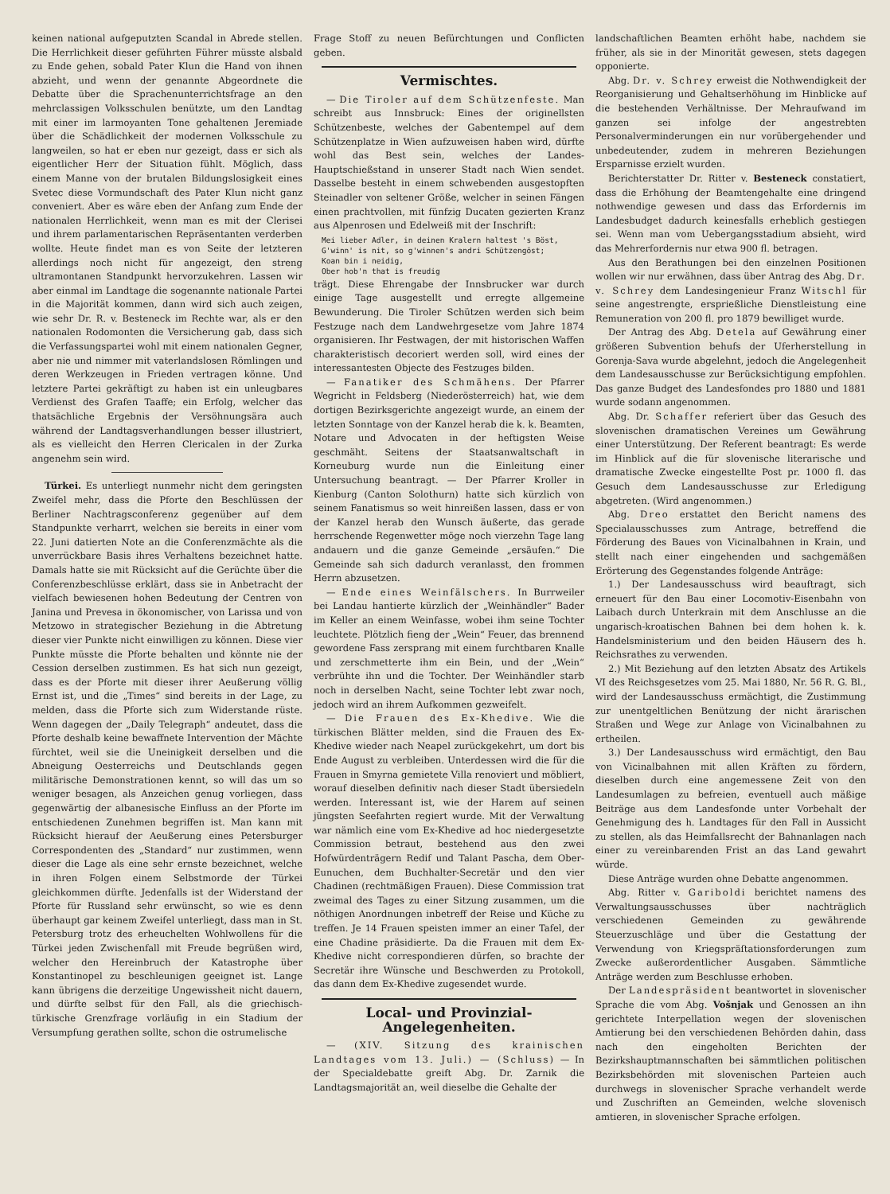keinen national aufgeputzten Scandal in Abrede stellen. Die Herrlichkeit dieser geführten Führer müsste alsbald zu Ende gehen, sobald Pater Klun die Hand von ihnen abzieht, und wenn der genannte Abgeordnete die Debatte über die Sprachenunterrichtsfrage an den mehrclassigen Volksschulen benützte, um den Landtag mit einer im larmoyanten Tone gehaltenen Jeremiade über die Schädlichkeit der modernen Volksschule zu langweilen, so hat er eben nur gezeigt, dass er sich als eigentlicher Herr der Situation fühlt. Möglich, dass einem Manne von der brutalen Bildungslosigkeit eines Svetec diese Vormundschaft des Pater Klun nicht ganz conveniert. Aber es wäre eben der Anfang zum Ende der nationalen Herrlichkeit, wenn man es mit der Clerisei und ihrem parlamentarischen Repräsentanten verderben wollte. Heute findet man es von Seite der letzteren allerdings noch nicht für angezeigt, den streng ultramontanen Standpunkt hervorzukehren. Lassen wir aber einmal im Landtage die sogenannte nationale Partei in die Majorität kommen, dann wird sich auch zeigen, wie sehr Dr. R. v. Besteneck im Rechte war, als er den nationalen Rodomonten die Versicherung gab, dass sich die Verfassungspartei wohl mit einem nationalen Gegner, aber nie und nimmer mit vaterlandslosen Römlingen und deren Werkzeugen in Frieden vertragen könne. Und letztere Partei gekräftigt zu haben ist ein unleugbares Verdienst des Grafen Taaffe; ein Erfolg, welcher das thatsächliche Ergebnis der Versöhnungsära auch während der Landtagsverhandlungen besser illustriert, als es vielleicht den Herren Clericalen in der Zurka angenehm sein wird.
Türkei. Es unterliegt nunmehr nicht dem geringsten Zweifel mehr, dass die Pforte den Beschlüssen der Berliner Nachtragsconferenz gegenüber auf dem Standpunkte verharrt, welchen sie bereits in einer vom 22. Juni datierten Note an die Conferenzmächte als die unverrückbare Basis ihres Verhaltens bezeichnet hatte. Damals hatte sie mit Rücksicht auf die Gerüchte über die Conferenzbeschlüsse erklärt, dass sie in Anbetracht der vielfach bewiesenen hohen Bedeutung der Centren von Janina und Prevesa in ökonomischer, von Larissa und von Metzowo in strategischer Beziehung in die Abtretung dieser vier Punkte nicht einwilligen zu können. Diese vier Punkte müsste die Pforte behalten und könnte nie der Cession derselben zustimmen. Es hat sich nun gezeigt, dass es der Pforte mit dieser ihrer Aeußerung völlig Ernst ist, und die „Times“ sind bereits in der Lage, zu melden, dass die Pforte sich zum Widerstande rüste. Wenn dagegen der „Daily Telegraph“ andeutet, dass die Pforte deshalb keine bewaffnete Intervention der Mächte fürchtet, weil sie die Uneinigkeit derselben und die Abneigung Oesterreichs und Deutschlands gegen militärische Demonstrationen kennt, so will das um so weniger besagen, als Anzeichen genug vorliegen, dass gegenwärtig der albanesische Einfluss an der Pforte im entschiedenen Zunehmen begriffen ist. Man kann mit Rücksicht hierauf der Aeußerung eines Petersburger Correspondenten des „Standard“ nur zustimmen, wenn dieser die Lage als eine sehr ernste bezeichnet, welche in ihren Folgen einem Selbstmorde der Türkei gleichkommen dürfte. Jedenfalls ist der Widerstand der Pforte für Russland sehr erwünscht, so wie es denn überhaupt gar keinem Zweifel unterliegt, dass man in St. Petersburg trotz des erheuchelten Wohlwollens für die Türkei jeden Zwischenfall mit Freude begrüßen wird, welcher den Hereinbruch der Katastrophe über Konstantinopel zu beschleunigen geeignet ist. Lange kann übrigens die derzeitige Ungewissheit nicht dauern, und dürfte selbst für den Fall, als die griechisch-türkische Grenzfrage vorläufig in ein Stadium der Versumpfung gerathen sollte, schon die ostrumelische
Frage Stoff zu neuen Befürchtungen und Conflicten geben.
Vermischtes.
— Die Tiroler auf dem Schützenfeste. Man schreibt aus Innsbruck: Eines der originellsten Schützenbeste, welches der Gabentempel auf dem Schützenplatze in Wien aufzuweisen haben wird, dürfte wohl das Best sein, welches der Landes-Hauptschießstand in unserer Stadt nach Wien sendet. Dasselbe besteht in einem schwebenden ausgestopften Steinadler von seltener Größe, welcher in seinen Fängen einen prachtvollen, mit fünfzig Ducaten gezierten Kranz aus Alpenrosen und Edelweiß mit der Inschrift:
Mei lieber Adler, in deinen Kralern haltest 's Böst,
G'winn' is nit, so g'winnen's andri Schützengöst;
Koan bin i neidig,
Ober hob'n that is freudig
trägt. Diese Ehrengabe der Innsbrucker war durch einige Tage ausgestellt und erregte allgemeine Bewunderung. Die Tiroler Schützen werden sich beim Festzuge nach dem Landwehrgesetze vom Jahre 1874 organisieren. Ihr Festwagen, der mit historischen Waffen charakteristisch decoriert werden soll, wird eines der interessantesten Objecte des Festzuges bilden.
— Fanatiker des Schmähens. Der Pfarrer Wegricht in Feldsberg (Niederösterreich) hat, wie dem dortigen Bezirksgerichte angezeigt wurde, an einem der letzten Sonntage von der Kanzel herab die k. k. Beamten, Notare und Advocaten in der heftigsten Weise geschmäht. Seitens der Staatsanwaltschaft in Korneuburg wurde nun die Einleitung einer Untersuchung beantragt. — Der Pfarrer Kroller in Kienburg (Canton Solothurn) hatte sich kürzlich von seinem Fanatismus so weit hinreißen lassen, dass er von der Kanzel herab den Wunsch äußerte, das gerade herrschende Regenwetter möge noch vierzehn Tage lang andauern und die ganze Gemeinde „ersäufen.“ Die Gemeinde sah sich dadurch veranlasst, den frommen Herrn abzusetzen.
— Ende eines Weinfälschers. In Burrweiler bei Landau hantierte kürzlich der „Weinhändler“ Bader im Keller an einem Weinfasse, wobei ihm seine Tochter leuchtete. Plötzlich fieng der „Wein“ Feuer, das brennend gewordene Fass zersprang mit einem furchtbaren Knalle und zerschmetterte ihm ein Bein, und der „Wein“ verbrühte ihn und die Tochter. Der Weinhändler starb noch in derselben Nacht, seine Tochter lebt zwar noch, jedoch wird an ihrem Aufkommen gezweifelt.
— Die Frauen des Ex-Khedive. Wie die türkischen Blätter melden, sind die Frauen des Ex-Khedive wieder nach Neapel zurückgekehrt, um dort bis Ende August zu verbleiben. Unterdessen wird die für die Frauen in Smyrna gemietete Villa renoviert und möbliert, worauf dieselben definitiv nach dieser Stadt übersiedeln werden. Interessant ist, wie der Harem auf seinen jüngsten Seefahrten regiert wurde. Mit der Verwaltung war nämlich eine vom Ex-Khedive ad hoc niedergesetzte Commission betraut, bestehend aus den zwei Hofwürdenträgern Redif und Talant Pascha, dem Ober-Eunuchen, dem Buchhalter-Secretär und den vier Chadinen (rechtmäßigen Frauen). Diese Commission trat zweimal des Tages zu einer Sitzung zusammen, um die nöthigen Anordnungen inbetreff der Reise und Küche zu treffen. Je 14 Frauen speisten immer an einer Tafel, der eine Chadine präsidierte. Da die Frauen mit dem Ex-Khedive nicht correspondieren dürfen, so brachte der Secretär ihre Wünsche und Beschwerden zu Protokoll, das dann dem Ex-Khedive zugesendet wurde.
Local- und Provinzial-Angelegenheiten.
— (XIV. Sitzung des krainischen Landtages vom 13. Juli.) — (Schluss) — In der Specialdebatte greift Abg. Dr. Zarnik die Landtagsmajorität an, weil dieselbe die Gehalte der
landschaftlichen Beamten erhöht habe, nachdem sie früher, als sie in der Minorität gewesen, stets dagegen opponierte.
Abg. Dr. v. Schrey erweist die Nothwendigkeit der Reorganisierung und Gehaltserhöhung im Hinblicke auf die bestehenden Verhältnisse. Der Mehraufwand im ganzen sei infolge der angestrebten Personalverminderungen ein nur vorübergehender und unbedeutender, zudem in mehreren Beziehungen Ersparnisse erzielt wurden.
Berichterstatter Dr. Ritter v. Besteneck constatiert, dass die Erhöhung der Beamtengehalte eine dringend nothwendige gewesen und dass das Erfordernis im Landesbudget dadurch keinesfalls erheblich gestiegen sei. Wenn man vom Uebergangsstadium absieht, wird das Mehrerfordernis nur etwa 900 fl. betragen.
Aus den Berathungen bei den einzelnen Positionen wollen wir nur erwähnen, dass über Antrag des Abg. Dr. v. Schrey dem Landesingenieur Franz Witschl für seine angestrengte, ersprießliche Dienstleistung eine Remuneration von 200 fl. pro 1879 bewilliget wurde.
Der Antrag des Abg. Detela auf Gewährung einer größeren Subvention behufs der Uferherstellung in Gorenja-Sava wurde abgelehnt, jedoch die Angelegenheit dem Landesausschusse zur Berücksichtigung empfohlen. Das ganze Budget des Landesfondes pro 1880 und 1881 wurde sodann angenommen.
Abg. Dr. Schaffer referiert über das Gesuch des slovenischen dramatischen Vereines um Gewährung einer Unterstützung. Der Referent beantragt: Es werde im Hinblick auf die für slovenische literarische und dramatische Zwecke eingestellte Post pr. 1000 fl. das Gesuch dem Landesausschusse zur Erledigung abgetreten. (Wird angenommen.)
Abg. Dreo erstattet den Bericht namens des Specialausschusses zum Antrage, betreffend die Förderung des Baues von Vicinalbahnen in Krain, und stellt nach einer eingehenden und sachgemäßen Erörterung des Gegenstandes folgende Anträge:
1.) Der Landesausschuss wird beauftragt, sich erneuert für den Bau einer Locomotiv-Eisenbahn von Laibach durch Unterkrain mit dem Anschlusse an die ungarisch-kroatischen Bahnen bei dem hohen k. k. Handelsministerium und den beiden Häusern des h. Reichsrathes zu verwenden.
2.) Mit Beziehung auf den letzten Absatz des Artikels VI des Reichsgesetzes vom 25. Mai 1880, Nr. 56 R. G. Bl., wird der Landesausschuss ermächtigt, die Zustimmung zur unentgeltlichen Benützung der nicht ärarischen Straßen und Wege zur Anlage von Vicinalbahnen zu ertheilen.
3.) Der Landesausschuss wird ermächtigt, den Bau von Vicinalbahnen mit allen Kräften zu fördern, dieselben durch eine angemessene Zeit von den Landesumlagen zu befreien, eventuell auch mäßige Beiträge aus dem Landesfonde unter Vorbehalt der Genehmigung des h. Landtages für den Fall in Aussicht zu stellen, als das Heimfallsrecht der Bahnanlagen nach einer zu vereinbarenden Frist an das Land gewahrt würde.
Diese Anträge wurden ohne Debatte angenommen.
Abg. Ritter v. Gariboldi berichtet namens des Verwaltungsausschusses über nachträglich verschiedenen Gemeinden zu gewährende Steuerzuschläge und über die Gestattung der Verwendung von Kriegspräſtationsforderungen zum Zwecke außerordentlicher Ausgaben. Sämmtliche Anträge werden zum Beschlusse erhoben.
Der Landespräsident beantwortet in slovenischer Sprache die vom Abg. Vošnjak und Genossen an ihn gerichtete Interpellation wegen der slovenischen Amtierung bei den verschiedenen Behörden dahin, dass nach den eingeholten Berichten der Bezirkshauptmannschaften bei sämmtlichen politischen Bezirksbehörden mit slovenischen Parteien auch durchwegs in slovenischer Sprache verhandelt werde und Zuschriften an Gemeinden, welche slovenisch amtieren, in slovenischer Sprache erfolgen.